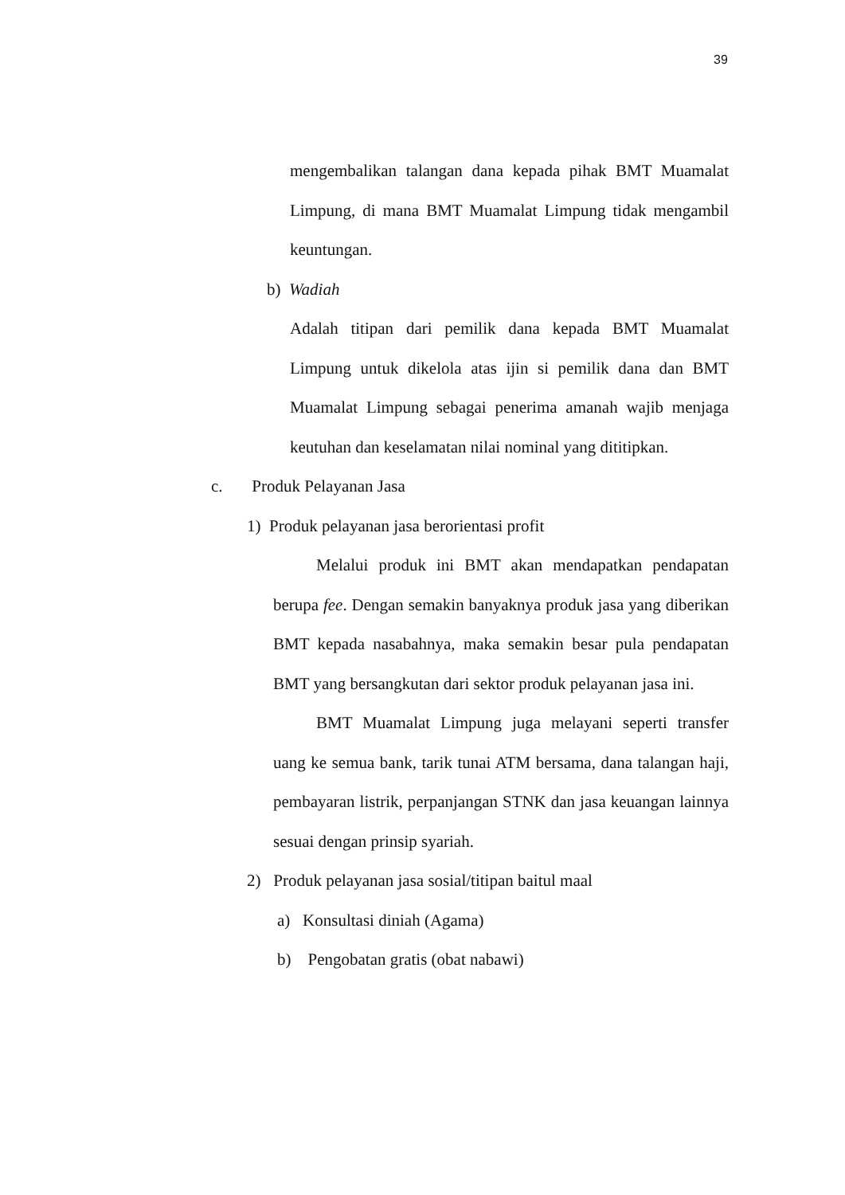39
mengembalikan talangan dana kepada pihak BMT Muamalat Limpung, di mana BMT Muamalat Limpung tidak mengambil keuntungan.
b) Wadiah
Adalah titipan dari pemilik dana kepada BMT Muamalat Limpung untuk dikelola atas ijin si pemilik dana dan BMT Muamalat Limpung sebagai penerima amanah wajib menjaga keutuhan dan keselamatan nilai nominal yang dititipkan.
c. Produk Pelayanan Jasa
1) Produk pelayanan jasa berorientasi profit
Melalui produk ini BMT akan mendapatkan pendapatan berupa fee. Dengan semakin banyaknya produk jasa yang diberikan BMT kepada nasabahnya, maka semakin besar pula pendapatan BMT yang bersangkutan dari sektor produk pelayanan jasa ini.
BMT Muamalat Limpung juga melayani seperti transfer uang ke semua bank, tarik tunai ATM bersama, dana talangan haji, pembayaran listrik, perpanjangan STNK dan jasa keuangan lainnya sesuai dengan prinsip syariah.
2) Produk pelayanan jasa sosial/titipan baitul maal
a) Konsultasi diniah (Agama)
b) Pengobatan gratis (obat nabawi)